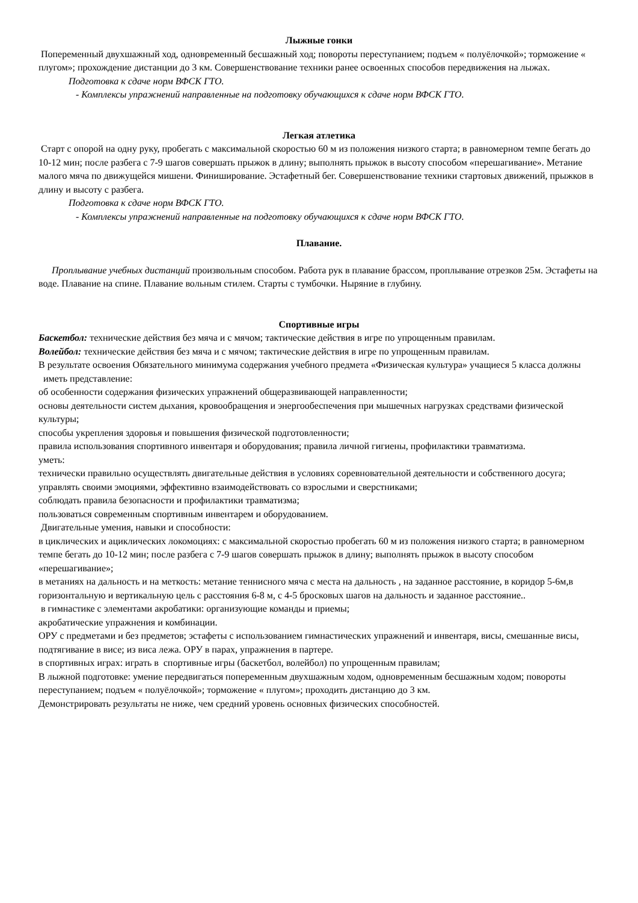Лыжные гонки
Попеременный двухшажный ход, одновременный бесшажный ход; повороты переступанием; подъем « полуёлочкой»; торможение « плугом»; прохождение дистанции до 3 км. Совершенствование техники ранее освоенных способов передвижения на лыжах.
Подготовка к сдаче норм ВФСК ГТО.
- Комплексы упражнений направленные на подготовку обучающихся к сдаче норм ВФСК ГТО.
Легкая атлетика
Старт с опорой на одну руку, пробегать с максимальной скоростью 60 м из положения низкого старта; в равномерном темпе бегать до 10-12 мин; после разбега с 7-9 шагов совершать прыжок в длину; выполнять прыжок в высоту способом «перешагивание». Метание малого мяча по движущейся мишени. Финиширование. Эстафетный бег. Совершенствование техники стартовых движений, прыжков в длину и высоту с разбега.
Подготовка к сдаче норм ВФСК ГТО.
- Комплексы упражнений направленные на подготовку обучающихся к сдаче норм ВФСК ГТО.
Плавание.
Проплывание учебных дистанций произвольным способом. Работа рук в плавание брассом, проплывание отрезков 25м. Эстафеты на воде. Плавание на спине. Плавание вольным стилем. Старты с тумбочки. Ныряние в глубину.
Спортивные игры
Баскетбол: технические действия без мяча и с мячом; тактические действия в игре по упрощенным правилам.
Волейбол: технические действия без мяча и с мячом; тактические действия в игре по упрощенным правилам.
В результате освоения Обязательного минимума содержания учебного предмета «Физическая культура» учащиеся 5 класса должны
иметь представление:
об особенности содержания физических упражнений общеразвивающей направленности;
основы деятельности систем дыхания, кровообращения и энергообеспечения при мышечных нагрузках средствами физической культуры;
способы укрепления здоровья и повышения физической подготовленности;
правила использования спортивного инвентаря и оборудования; правила личной гигиены, профилактики травматизма.
уметь:
технически правильно осуществлять двигательные действия в условиях соревновательной деятельности и собственного досуга; управлять своими эмоциями, эффективно взаимодействовать со взрослыми и сверстниками;
соблюдать правила безопасности и профилактики травматизма;
пользоваться современным спортивным инвентарем и оборудованием.
Двигательные умения, навыки и способности:
в циклических и ациклических локомоциях: с максимальной скоростью пробегать 60 м из положения низкого старта; в равномерном темпе бегать до 10-12 мин; после разбега с 7-9 шагов совершать прыжок в длину; выполнять прыжок в высоту способом «перешагивание»;
в метаниях на дальность и на меткость: метание теннисного мяча с места на дальность , на заданное расстояние, в коридор 5-6м,в горизонтальную и вертикальную цель с расстояния 6-8 м, с 4-5 бросковых шагов на дальность и заданное расстояние..
в гимнастике с элементами акробатики: организующие команды и приемы;
акробатические упражнения и комбинации.
ОРУ с предметами и без предметов; эстафеты с использованием гимнастических упражнений и инвентаря, висы, смешанные висы, подтягивание в висе; из виса лежа. ОРУ в парах, упражнения в партере.
в спортивных играх: играть в спортивные игры (баскетбол, волейбол) по упрощенным правилам;
В лыжной подготовке: умение передвигаться попеременным двухшажным ходом, одновременным бесшажным ходом; повороты переступанием; подъем « полуёлочкой»; торможение « плугом»; проходить дистанцию до 3 км.
Демонстрировать результаты не ниже, чем средний уровень основных физических способностей.